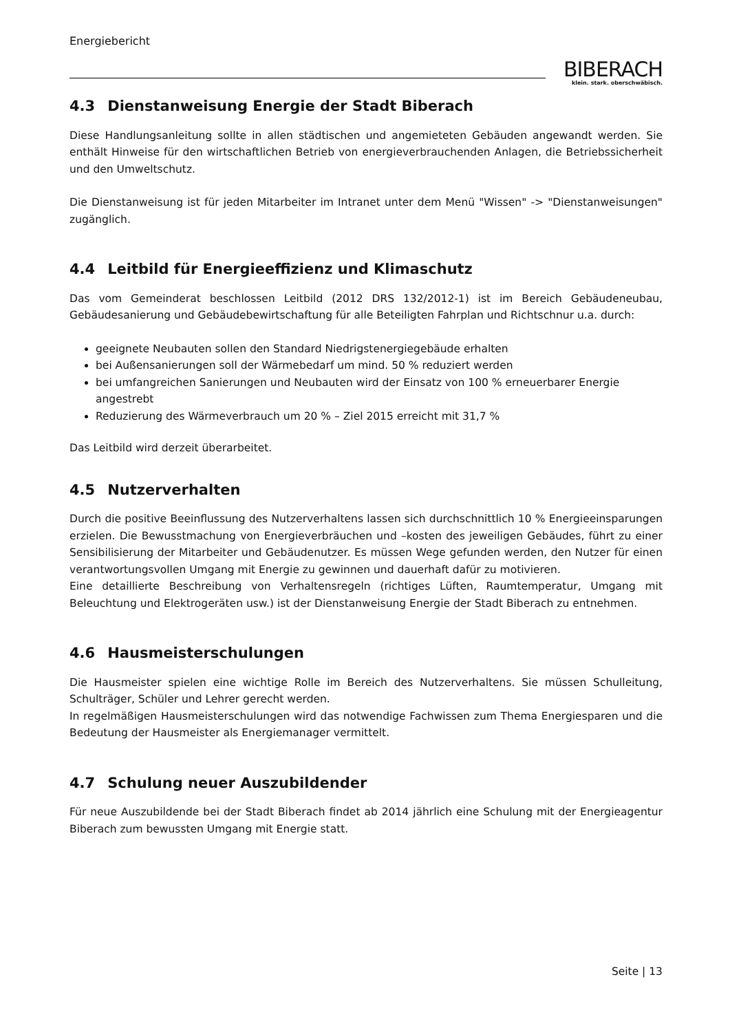Energiebericht
BIBERACH
klein. stark. oberschwäbisch.
4.3 Dienstanweisung Energie der Stadt Biberach
Diese Handlungsanleitung sollte in allen städtischen und angemieteten Gebäuden angewandt werden. Sie enthält Hinweise für den wirtschaftlichen Betrieb von energieverbrauchenden Anlagen, die Betriebssicherheit und den Umweltschutz.
Die Dienstanweisung ist für jeden Mitarbeiter im Intranet unter dem Menü "Wissen" -> "Dienstanweisungen" zugänglich.
4.4 Leitbild für Energieeffizienz und Klimaschutz
Das vom Gemeinderat beschlossen Leitbild (2012 DRS 132/2012-1) ist im Bereich Gebäudeneubau, Gebäudesanierung und Gebäudebewirtschaftung für alle Beteiligten Fahrplan und Richtschnur u.a. durch:
geeignete Neubauten sollen den Standard Niedrigstenergiegebäude erhalten
bei Außensanierungen soll der Wärmebedarf um mind. 50 % reduziert werden
bei umfangreichen Sanierungen und Neubauten wird der Einsatz von 100 % erneuerbarer Energie angestrebt
Reduzierung des Wärmeverbrauch um 20 % – Ziel 2015 erreicht mit 31,7 %
Das Leitbild wird derzeit überarbeitet.
4.5 Nutzerverhalten
Durch die positive Beeinflussung des Nutzerverhaltens lassen sich durchschnittlich 10 % Energieeinsparungen erzielen. Die Bewusstmachung von Energieverbräuchen und –kosten des jeweiligen Gebäudes, führt zu einer Sensibilisierung der Mitarbeiter und Gebäudenutzer. Es müssen Wege gefunden werden, den Nutzer für einen verantwortungsvollen Umgang mit Energie zu gewinnen und dauerhaft dafür zu motivieren.
Eine detaillierte Beschreibung von Verhaltensregeln (richtiges Lüften, Raumtemperatur, Umgang mit Beleuchtung und Elektrogeräten usw.) ist der Dienstanweisung Energie der Stadt Biberach zu entnehmen.
4.6 Hausmeisterschulungen
Die Hausmeister spielen eine wichtige Rolle im Bereich des Nutzerverhaltens. Sie müssen Schulleitung, Schulträger, Schüler und Lehrer gerecht werden.
In regelmäßigen Hausmeisterschulungen wird das notwendige Fachwissen zum Thema Energiesparen und die Bedeutung der Hausmeister als Energiemanager vermittelt.
4.7 Schulung neuer Auszubildender
Für neue Auszubildende bei der Stadt Biberach findet ab 2014 jährlich eine Schulung mit der Energieagentur Biberach zum bewussten Umgang mit Energie statt.
Seite | 13